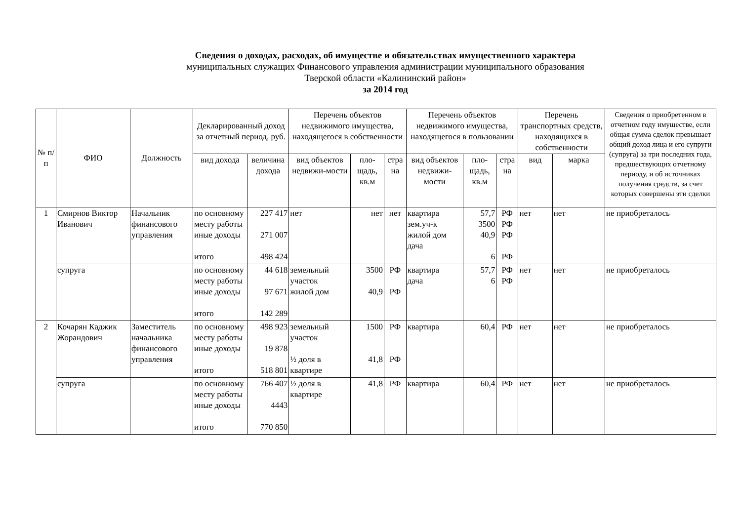Сведения о доходах, расходах, об имуществе и обязательствах имущественного характера
муниципальных служащих Финансового управления администрации муниципального образования
Тверской области «Калининский район»
за 2014 год
| № п/п | ФИО | Должность | Декларированный доход за отчетный период, руб. | | Перечень объектов недвижимого имущества, находящегося в собственности | | | Перечень объектов недвижимого имущества, находящегося в пользовании | | | Перечень транспортных средств, находящихся в собственности | | Сведения о приобретенном в отчетном году имуществе, если общая сумма сделок превышает общий доход лица и его супруги (супруга) за три последних года, предшествующих отчетному периоду, и об источниках получения средств, за счет которых совершены эти сделки |
| --- | --- | --- | --- | --- | --- | --- | --- | --- | --- | --- | --- | --- | --- |
| | | | вид дохода | величина дохода | вид объектов недвижи-мости | пло-щадь, кв.м | стра на | вид объектов недвижи-мости | пло-щадь, кв.м | стра на | вид | марка | |
| 1 | Смирнов Виктор Иванович | Начальник финансового управления | по основному месту работы иные доходы итого | 227 417 271 007 498 424 | нет | нет | нет | квартира зем.уч-к жилой дом дача | 57,7 3500 40,9 6 | РФ РФ РФ РФ | нет | нет | не приобреталось |
| | супруга | | по основному месту работы иные доходы итого | 44 618 97 671 142 289 | земельный участок жилой дом | 3500 40,9 | РФ РФ | квартира дача | 57,7 6 | РФ РФ | нет | нет | не приобреталось |
| 2 | Кочарян Каджик Жорандович | Заместитель начальника финансового управления | по основному месту работы иные доходы итого | 498 923 19 878 518 801 | земельный участок ½ доля в квартире | 1500 41,8 | РФ РФ | квартира | 60,4 | РФ | нет | нет | не приобреталось |
| | супруга | | по основному месту работы иные доходы итого | 766 407 4443 770 850 | ½ доля в квартире | 41,8 | РФ | квартира | 60,4 | РФ | нет | нет | не приобреталось |